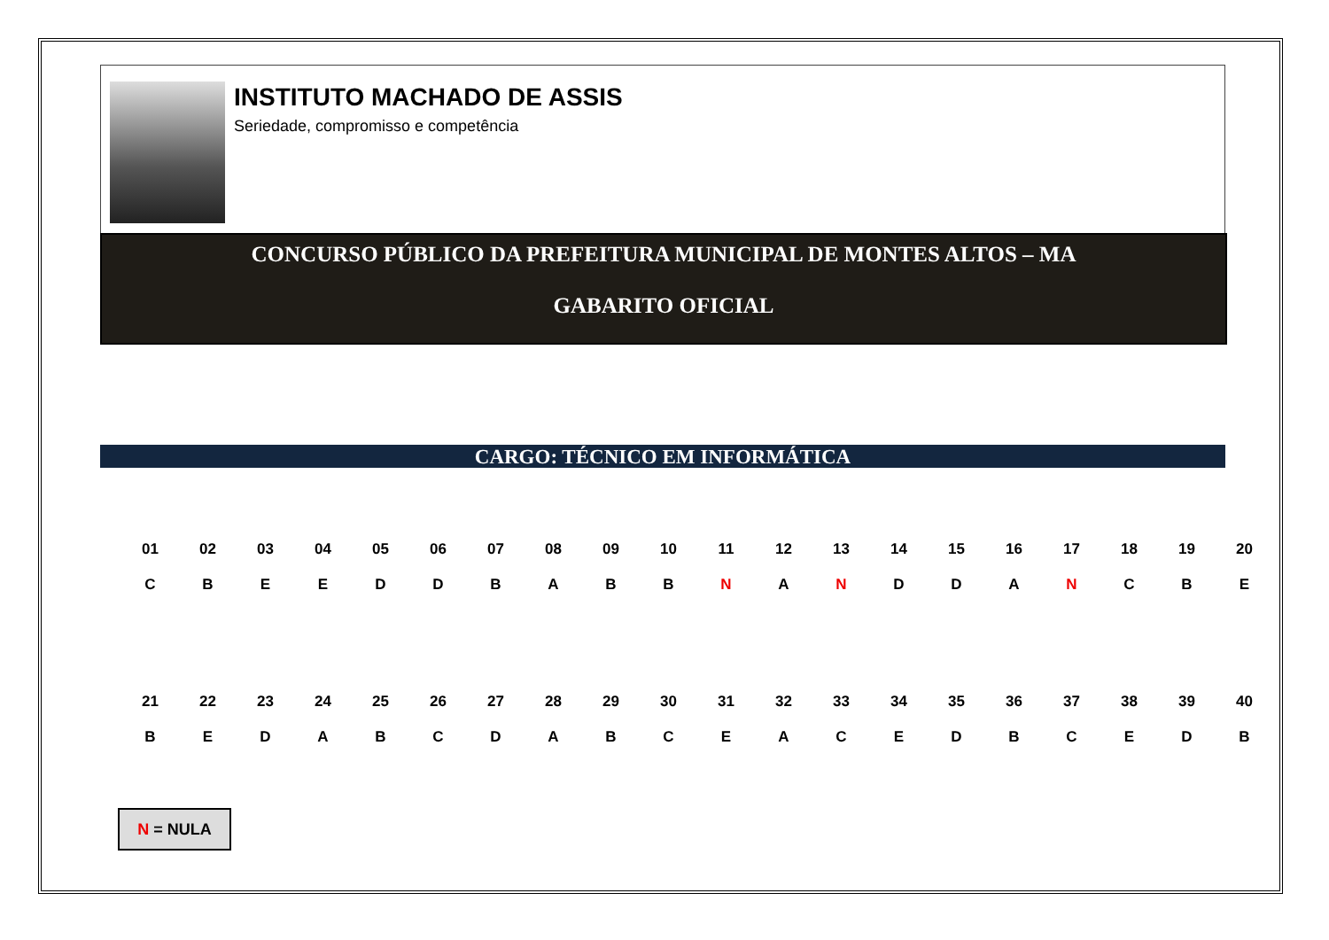INSTITUTO MACHADO DE ASSIS
Seriedade, compromisso e competência
CONCURSO PÚBLICO DA PREFEITURA MUNICIPAL DE MONTES ALTOS – MA
GABARITO OFICIAL
CARGO: TÉCNICO EM INFORMÁTICA
| 01 | 02 | 03 | 04 | 05 | 06 | 07 | 08 | 09 | 10 | 11 | 12 | 13 | 14 | 15 | 16 | 17 | 18 | 19 | 20 |
| C | B | E | E | D | D | B | A | B | B | N | A | N | D | D | A | N | C | B | E |
| 21 | 22 | 23 | 24 | 25 | 26 | 27 | 28 | 29 | 30 | 31 | 32 | 33 | 34 | 35 | 36 | 37 | 38 | 39 | 40 |
| B | E | D | A | B | C | D | A | B | C | E | A | C | E | D | B | C | E | D | B |
N = NULA